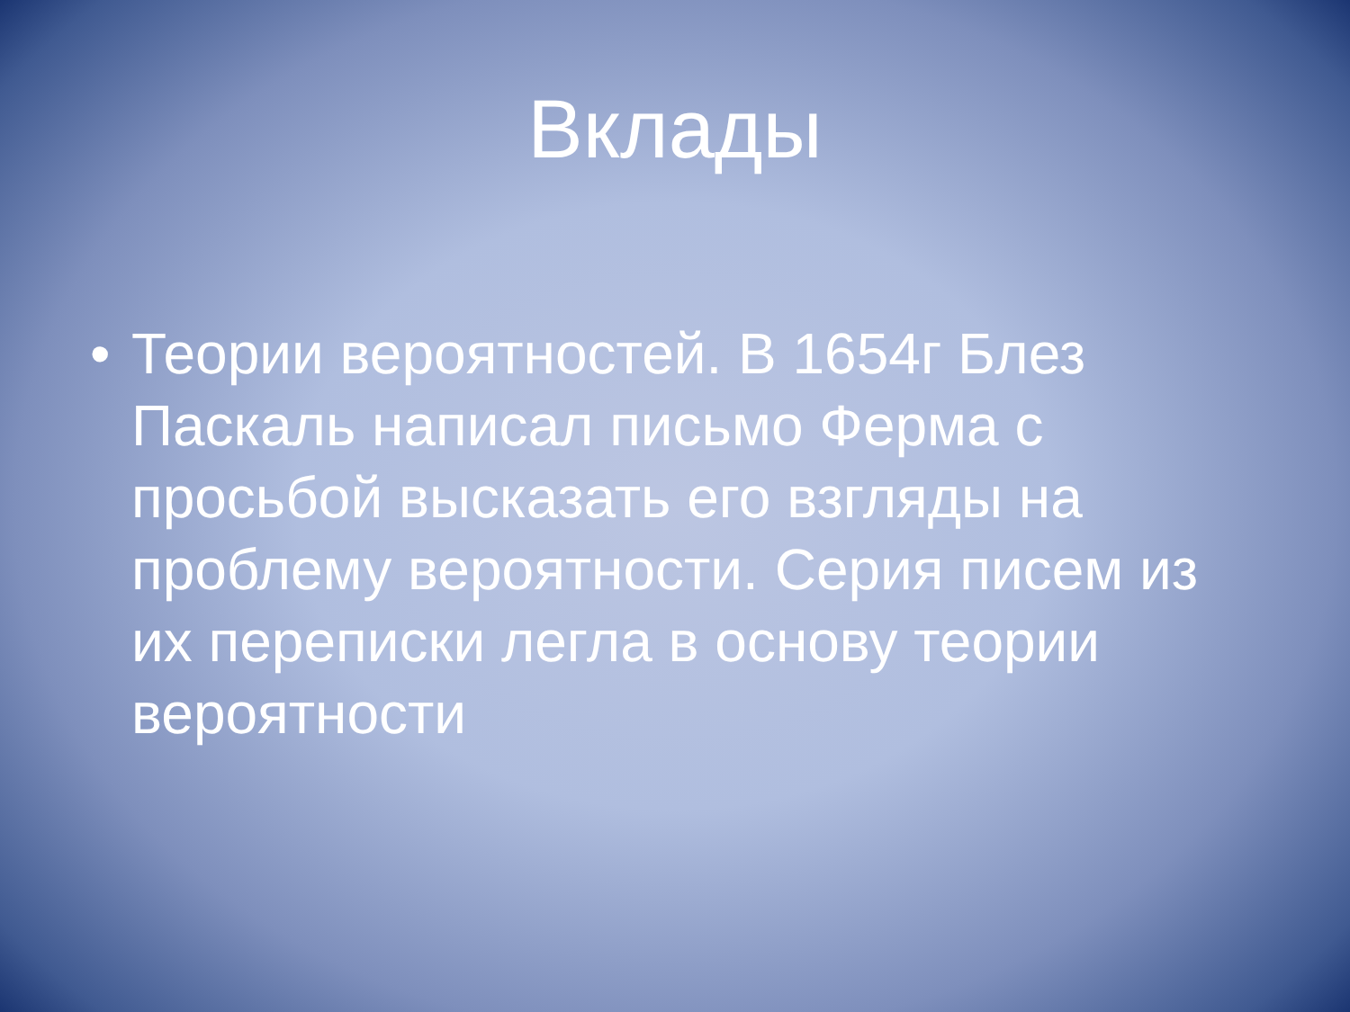Вклады
• Теории вероятностей. В 1654г Блез Паскаль написал письмо Ферма с просьбой высказать его взгляды на проблему вероятности. Серия писем из их переписки легла в основу теории вероятности